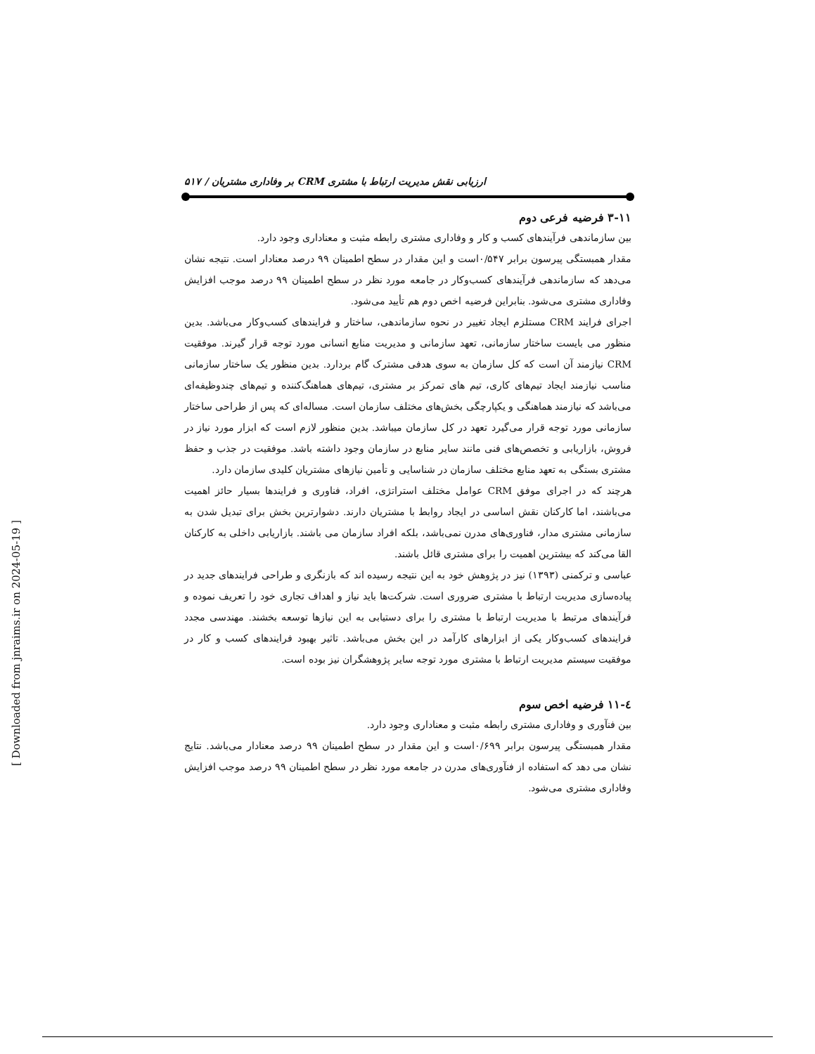ارزیابی نقش مدیریت ارتباط با مشتری CRM بر وفاداری مشتریان / ۵۱۷
۳-۱۱ فرضیه فرعی دوم
بین سازماندهی فرآیندهای کسب و کار و وفاداری مشتری رابطه مثبت و معناداری وجود دارد.
مقدار همبستگی پیرسون برابر ۰/۵۴۷است و این مقدار در سطح اطمینان ۹۹ درصد معنادار است. نتیجه نشان می‌دهد که سازماندهی فرآیندهای کسب‌وکار در جامعه مورد نظر در سطح اطمینان ۹۹ درصد موجب افزایش وفاداری مشتری می‌شود. بنابراین فرضیه اخص دوم هم تأیید می‌شود.
اجرای فرایند CRM مستلزم ایجاد تغییر در نحوه سازماندهی، ساختار و فرایندهای کسب‌وکار می‌باشد. بدین منظور می بایست ساختار سازمانی، تعهد سازمانی و مدیریت منابع انسانی مورد توجه قرار گیرند. موفقیت CRM نیازمند آن است که کل سازمان به سوی هدفی مشترک گام بردارد. بدین منظور یک ساختار سازمانی مناسب نیازمند ایجاد تیم‌های کاری، تیم های تمرکز بر مشتری، تیم‌های هماهنگ‌کننده و تیم‌های چندوظیفه‌ای می‌باشد که نیازمند هماهنگی و یکپارچگی بخش‌های مختلف سازمان است. مساله‌ای که پس از طراحی ساختار سازمانی مورد توجه قرار می‌گیرد تعهد در کل سازمان میباشد. بدین منظور لازم است که ابزار مورد نیاز در فروش، بازاریابی و تخصص‌های فنی مانند سایر منابع در سازمان وجود داشته باشد. موفقیت در جذب و حفظ مشتری بستگی به تعهد منابع مختلف سازمان در شناسایی و تأمین نیازهای مشتریان کلیدی سازمان دارد.
هرچند که در اجرای موفق CRM عوامل مختلف استراتژی، افراد، فناوری و فرایندها بسیار حائز اهمیت می‌باشند، اما کارکنان نقش اساسی در ایجاد روابط با مشتریان دارند. دشوارترین بخش برای تبدیل شدن به سازمانی مشتری مدار، فناوری‌های مدرن نمی‌باشد، بلکه افراد سازمان می باشند. بازاریابی داخلی به کارکنان القا می‌کند که بیشترین اهمیت را برای مشتری قائل باشند.
عباسی و ترکمنی (۱۳۹۳) نیز در پژوهش خود به این نتیجه رسیده اند که بازنگری و طراحی فرایندهای جدید در پیاده‌سازی مدیریت ارتباط با مشتری ضروری است. شرکت‌ها باید نیاز و اهداف تجاری خود را تعریف نموده و فرآیندهای مرتبط با مدیریت ارتباط با مشتری را برای دستیابی به این نیازها توسعه بخشند. مهندسی مجدد فرایندهای کسب‌وکار یکی از ابزارهای کارآمد در این بخش می‌باشد. تاثیر بهبود فرایندهای کسب و کار در موفقیت سیستم مدیریت ارتباط با مشتری مورد توجه سایر پژوهشگران نیز بوده است.
٤-١١ فرضیه اخص سوم
بین فنآوری و وفاداری مشتری رابطه مثبت و معناداری وجود دارد.
مقدار همبستگی پیرسون برابر ۰/۶۹۹است و این مقدار در سطح اطمینان ۹۹ درصد معنادار می‌باشد. نتایج نشان می دهد که استفاده از فنآوری‌های مدرن در جامعه مورد نظر در سطح اطمینان ۹۹ درصد موجب افزایش وفاداری مشتری می‌شود.
[ Downloaded from jnraims.ir on 2024-05-19 ]